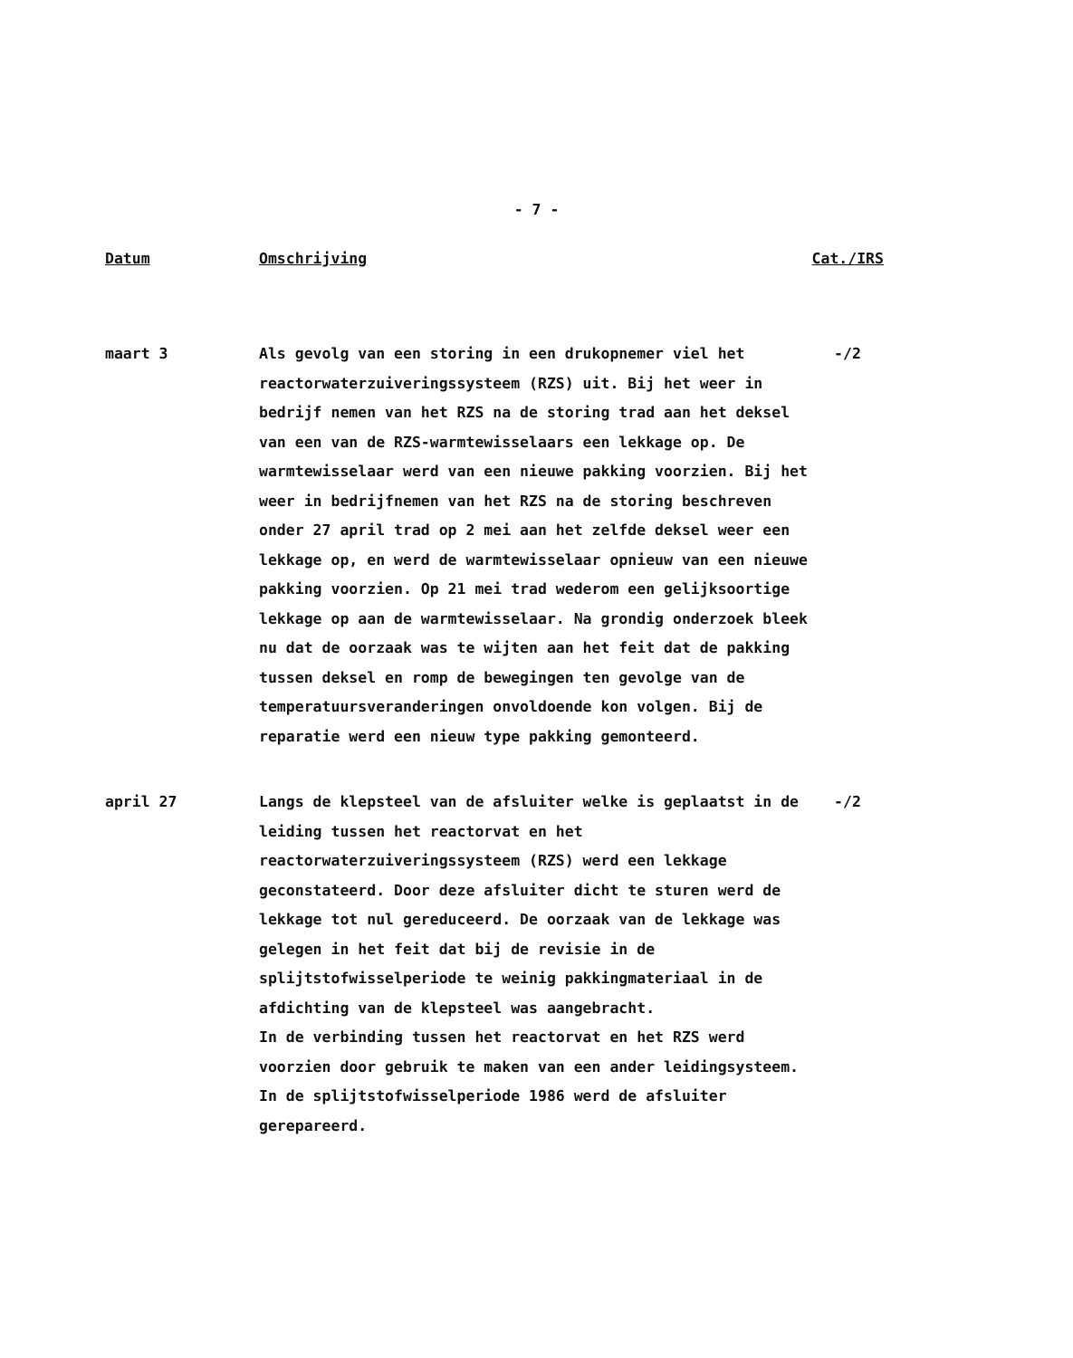- 7 -
| Datum | Omschrijving | Cat./IRS |
| --- | --- | --- |
| maart 3 | Als gevolg van een storing in een drukopnemer viel het reactorwaterzuiveringssysteem (RZS) uit. Bij het weer in bedrijf nemen van het RZS na de storing trad aan het deksel van een van de RZS-warmtewisselaars een lekkage op. De warmtewisselaar werd van een nieuwe pakking voorzien. Bij het weer in bedrijfnemen van het RZS na de storing beschreven onder 27 april trad op 2 mei aan het zelfde deksel weer een lekkage op, en werd de warmtewisselaar opnieuw van een nieuwe pakking voorzien. Op 21 mei trad wederom een gelijksoortige lekkage op aan de warmtewisselaar. Na grondig onderzoek bleek nu dat de oorzaak was te wijten aan het feit dat de pakking tussen deksel en romp de bewegingen ten gevolge van de temperatuursveranderingen onvoldoende kon volgen. Bij de reparatie werd een nieuw type pakking gemonteerd. | -/2 |
| april 27 | Langs de klepsteel van de afsluiter welke is geplaatst in de leiding tussen het reactorvat en het reactorwaterzuiveringssysteem (RZS) werd een lekkage geconstateerd. Door deze afsluiter dicht te sturen werd de lekkage tot nul gereduceerd. De oorzaak van de lekkage was gelegen in het feit dat bij de revisie in de splijtstofwisselperiode te weinig pakkingmateriaal in de afdichting van de klepsteel was aangebracht. In de verbinding tussen het reactorvat en het RZS werd voorzien door gebruik te maken van een ander leidingsysteem. In de splijtstofwisselperiode 1986 werd de afsluiter gerepareerd. | -/2 |